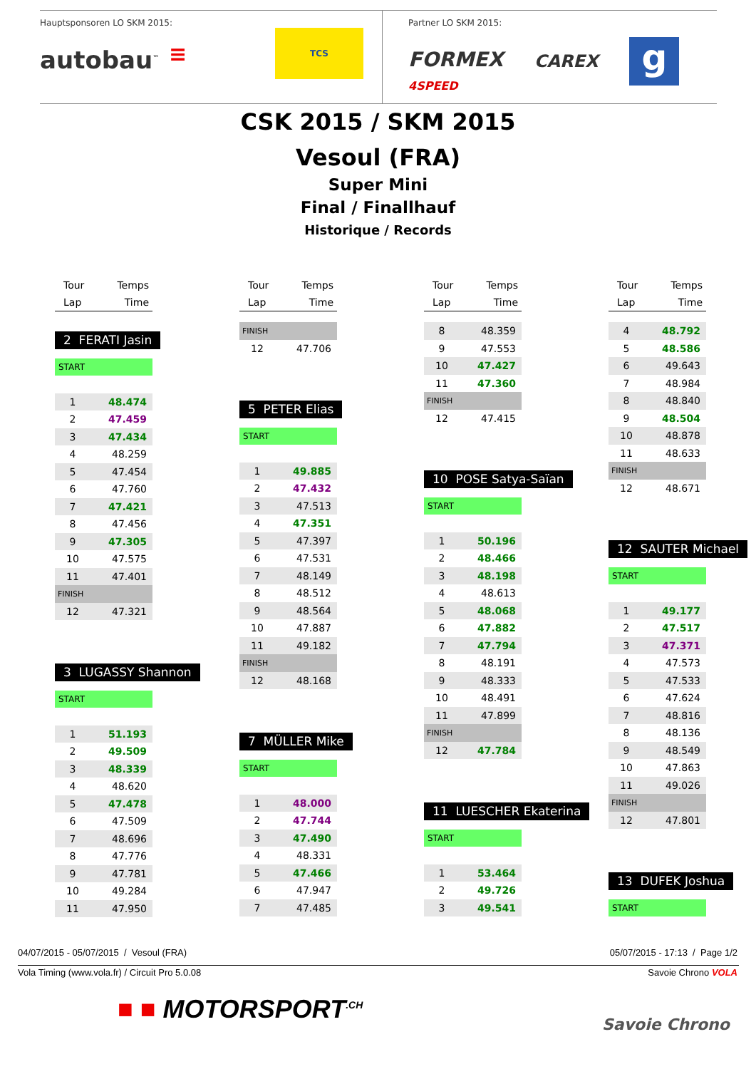Hauptsponsoren LO SKM 2015:
autobau<sup>™</sup> ≡ TCS
Partner LO SKM 2015:
FORMEX
4SPEED CAREX g
CSK 2015 / SKM 2015
Vesoul (FRA)
Super Mini
Final / Finallhauf
Historique / Records
Tour
Lap
Temps
Time
2 FERATI Jasin
START
| 1 | 48.474 |
| 2 | 47.459 |
| 3 | 47.434 |
| 4 | 48.259 |
| 5 | 47.454 |
| 6 | 47.760 |
| 7 | 47.421 |
| 8 | 47.456 |
| 9 | 47.305 |
| 10 | 47.575 |
| 11 | 47.401 |
| FINISH | |
| 12 | 47.321 |
3 LUGASSY Shannon
START
| 1 | 51.193 |
| 2 | 49.509 |
| 3 | 48.339 |
| 4 | 48.620 |
| 5 | 47.478 |
| 6 | 47.509 |
| 7 | 48.696 |
| 8 | 47.776 |
| 9 | 47.781 |
| 10 | 49.284 |
| 11 | 47.950 |
Tour
Lap
Temps
Time
| FINISH | |
| 12 | 47.706 |
5 PETER Elias
START
| 1 | 49.885 |
| 2 | 47.432 |
| 3 | 47.513 |
| 4 | 47.351 |
| 5 | 47.397 |
| 6 | 47.531 |
| 7 | 48.149 |
| 8 | 48.512 |
| 9 | 48.564 |
| 10 | 47.887 |
| 11 | 49.182 |
| FINISH | |
| 12 | 48.168 |
7 MÜLLER Mike
START
| 1 | 48.000 |
| 2 | 47.744 |
| 3 | 47.490 |
| 4 | 48.331 |
| 5 | 47.466 |
| 6 | 47.947 |
| 7 | 47.485 |
Tour
Lap
Temps
Time
| 8 | 48.359 |
| 9 | 47.553 |
| 10 | 47.427 |
| 11 | 47.360 |
| FINISH | |
| 12 | 47.415 |
10 POSE Satya-Saïan
START
| 1 | 50.196 |
| 2 | 48.466 |
| 3 | 48.198 |
| 4 | 48.613 |
| 5 | 48.068 |
| 6 | 47.882 |
| 7 | 47.794 |
| 8 | 48.191 |
| 9 | 48.333 |
| 10 | 48.491 |
| 11 | 47.899 |
| FINISH | |
| 12 | 47.784 |
11 LUESCHER Ekaterina
START
| 1 | 53.464 |
| 2 | 49.726 |
| 3 | 49.541 |
Tour
Lap
Temps
Time
| 4 | 48.792 |
| 5 | 48.586 |
| 6 | 49.643 |
| 7 | 48.984 |
| 8 | 48.840 |
| 9 | 48.504 |
| 10 | 48.878 |
| 11 | 48.633 |
| FINISH | |
| 12 | 48.671 |
12 SAUTER Michael
START
| 1 | 49.177 |
| 2 | 47.517 |
| 3 | 47.371 |
| 4 | 47.573 |
| 5 | 47.533 |
| 6 | 47.624 |
| 7 | 48.816 |
| 8 | 48.136 |
| 9 | 48.549 |
| 10 | 47.863 |
| 11 | 49.026 |
| FINISH | |
| 12 | 47.801 |
13 DUFEK Joshua
START
04/07/2015 - 05/07/2015 / Vesoul (FRA) 05/07/2015 - 17:13 / Page 1/2
Vola Timing (www.vola.fr) / Circuit Pro 5.0.08 Savoie Chrono VOLA
■ ■ MOTORSPORT<sup>.CH</sup> Savoie Chrono